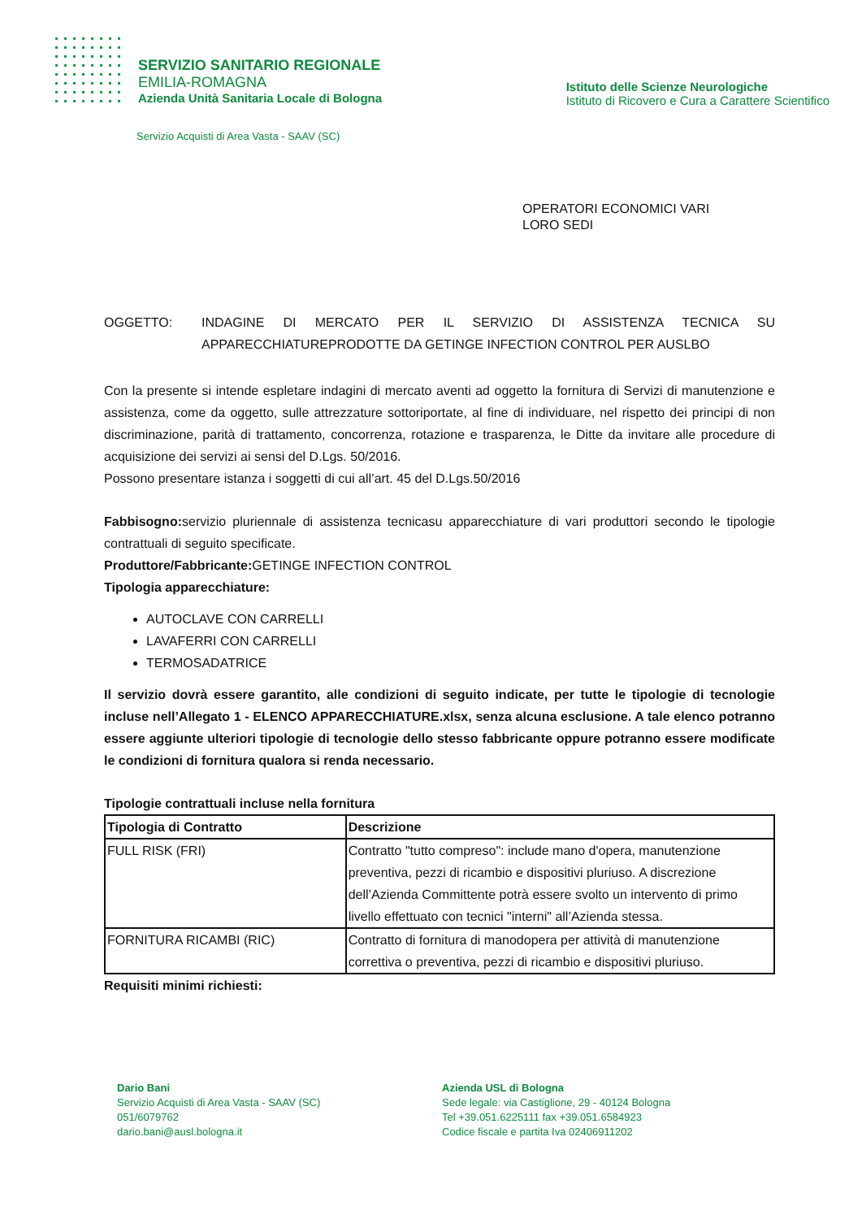SERVIZIO SANITARIO REGIONALE
EMILIA-ROMAGNA
Azienda Unità Sanitaria Locale di Bologna
Istituto delle Scienze Neurologiche
Istituto di Ricovero e Cura a Carattere Scientifico
Servizio Acquisti di Area Vasta - SAAV (SC)
OPERATORI ECONOMICI VARI
LORO SEDI
OGGETTO: INDAGINE DI MERCATO PER IL SERVIZIO DI ASSISTENZA TECNICA SU APPARECCHIATUREPRODOTTE DA GETINGE INFECTION CONTROL PER AUSLBO
Con la presente si intende espletare indagini di mercato aventi ad oggetto la fornitura di Servizi di manutenzione e assistenza, come da oggetto, sulle attrezzature sottoriportate, al fine di individuare, nel rispetto dei principi di non discriminazione, parità di trattamento, concorrenza, rotazione e trasparenza, le Ditte da invitare alle procedure di acquisizione dei servizi ai sensi del D.Lgs. 50/2016.
Possono presentare istanza i soggetti di cui all’art. 45 del D.Lgs.50/2016
Fabbisogno: servizio pluriennale di assistenza tecnicasu apparecchiature di vari produttori secondo le tipologie contrattuali di seguito specificate.
Produttore/Fabbricante: GETINGE INFECTION CONTROL
Tipologia apparecchiature:
AUTOCLAVE CON CARRELLI
LAVAFERRI CON CARRELLI
TERMOSADATRICE
Il servizio dovrà essere garantito, alle condizioni di seguito indicate, per tutte le tipologie di tecnologie incluse nell’Allegato 1 - ELENCO APPARECCHIATURE.xlsx, senza alcuna esclusione. A tale elenco potranno essere aggiunte ulteriori tipologie di tecnologie dello stesso fabbricante oppure potranno essere modificate le condizioni di fornitura qualora si renda necessario.
Tipologie contrattuali incluse nella fornitura
| Tipologia di Contratto | Descrizione |
| --- | --- |
| FULL RISK (FRI) | Contratto "tutto compreso": include mano d'opera, manutenzione preventiva, pezzi di ricambio e dispositivi pluriuso. A discrezione dell’Azienda Committente potrà essere svolto un intervento di primo livello effettuato con tecnici "interni" all’Azienda stessa. |
| FORNITURA RICAMBI (RIC) | Contratto di fornitura di manodopera per attività di manutenzione correttiva o preventiva, pezzi di ricambio e dispositivi pluriuso. |
Requisiti minimi richiesti:
Dario Bani
Servizio Acquisti di Area Vasta - SAAV (SC)
051/6079762
dario.bani@ausl.bologna.it
Azienda USL di Bologna
Sede legale: via Castiglione, 29 - 40124 Bologna
Tel +39.051.6225111 fax +39.051.6584923
Codice fiscale e partita Iva 02406911202